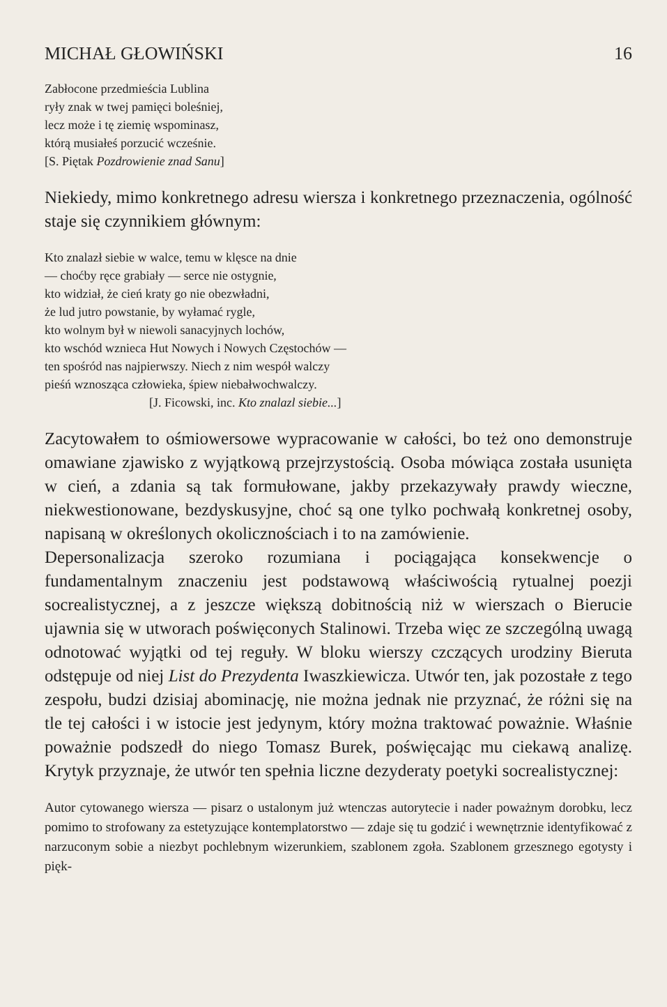MICHAŁ GŁOWIŃSKI 16
Zabłocone przedmieścia Lublina
ryły znak w twej pamięci boleśniej,
lecz może i tę ziemię wspominasz,
którą musiałeś porzucić wcześnie.
[S. Piętak Pozdrowienie znad Sanu]
Niekiedy, mimo konkretnego adresu wiersza i konkretnego przeznaczenia, ogólność staje się czynnikiem głównym:
Kto znalazł siebie w walce, temu w klęsce na dnie
— choćby ręce grabiały — serce nie ostygnie,
kto widział, że cień kraty go nie obezwładni,
że lud jutro powstanie, by wyłamać rygle,
kto wolnym był w niewoli sanacyjnych lochów,
kto wschód wznieca Hut Nowych i Nowych Częstochów —
ten spośród nas najpierwszy. Niech z nim wespół walczy
pieśń wznosząca człowieka, śpiew niebałwochwalczy.
[J. Ficowski, inc. Kto znalazl siebie...]
Zacytowałem to ośmiowersowe wypracowanie w całości, bo też ono demonstruje omawiane zjawisko z wyjątkową przejrzystością. Osoba mówiąca została usunięta w cień, a zdania są tak formułowane, jakby przekazywały prawdy wieczne, niekwestionowane, bezdyskusyjne, choć są one tylko pochwałą konkretnej osoby, napisaną w określonych okolicznościach i to na zamówienie.
Depersonalizacja szeroko rozumiana i pociągająca konsekwencje o fundamentalnym znaczeniu jest podstawową właściwością rytualnej poezji socrealistycznej, a z jeszcze większą dobitnością niż w wierszach o Bierucie ujawnia się w utworach poświęconych Stalinowi. Trzeba więc ze szczególną uwagą odnotować wyjątki od tej reguły. W bloku wierszy czczących urodziny Bieruta odstępuje od niej List do Prezydenta Iwaszkiewicza. Utwór ten, jak pozostałe z tego zespołu, budzi dzisiaj abominację, nie można jednak nie przyznać, że różni się na tle tej całości i w istocie jest jedynym, który można traktować poważnie. Właśnie poważnie podszedł do niego Tomasz Burek, poświęcając mu ciekawą analizę. Krytyk przyznaje, że utwór ten spełnia liczne dezyderaty poetyki socrealistycznej:
Autor cytowanego wiersza — pisarz o ustalonym już wtenczas autorytecie i nader poważnym dorobku, lecz pomimo to strofowany za estetyzujące kontemplatorstwo — zdaje się tu godzić i wewnętrznie identyfikować z narzuconym sobie a niezbyt pochlebnym wizerunkiem, szablonem zgoła. Szablonem grzesznego egotysty i pięk-